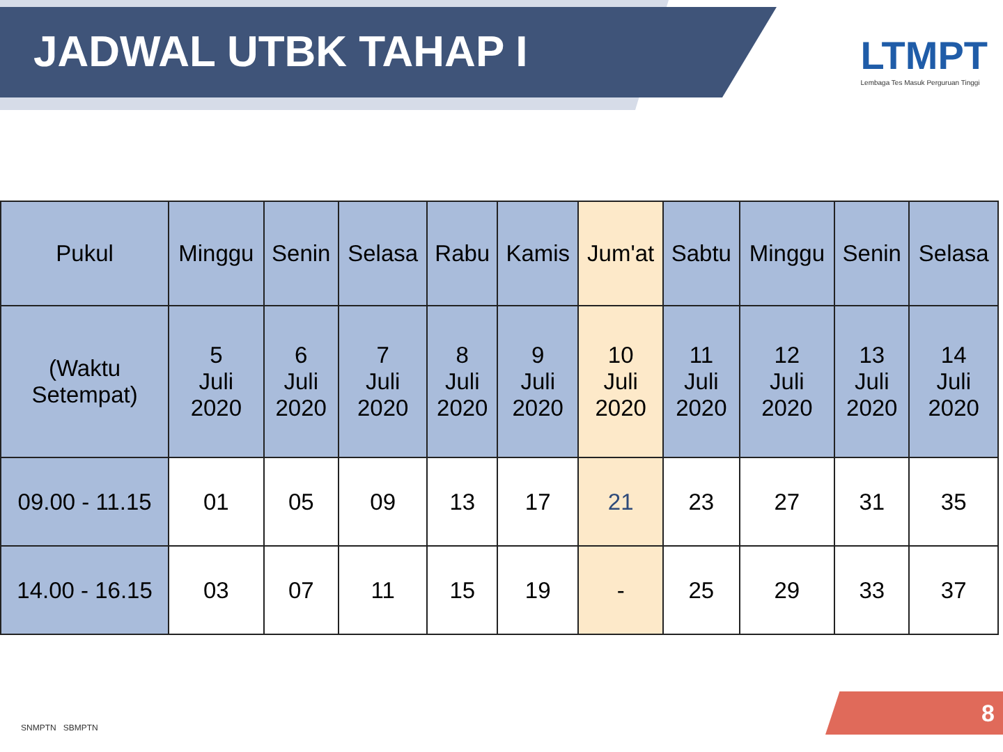JADWAL UTBK TAHAP I
LTMPT
Lembaga Tes Masuk Perguruan Tinggi
| Pukul | Minggu | Senin | Selasa | Rabu | Kamis | Jum'at | Sabtu | Minggu | Senin | Selasa |
| --- | --- | --- | --- | --- | --- | --- | --- | --- | --- | --- |
| (Waktu Setempat) | 5 Juli 2020 | 6 Juli 2020 | 7 Juli 2020 | 8 Juli 2020 | 9 Juli 2020 | 10 Juli 2020 | 11 Juli 2020 | 12 Juli 2020 | 13 Juli 2020 | 14 Juli 2020 |
| 09.00 - 11.15 | 01 | 05 | 09 | 13 | 17 | 21 | 23 | 27 | 31 | 35 |
| 14.00 - 16.15 | 03 | 07 | 11 | 15 | 19 | - | 25 | 29 | 33 | 37 |
SNMPTN SBMPTN 8